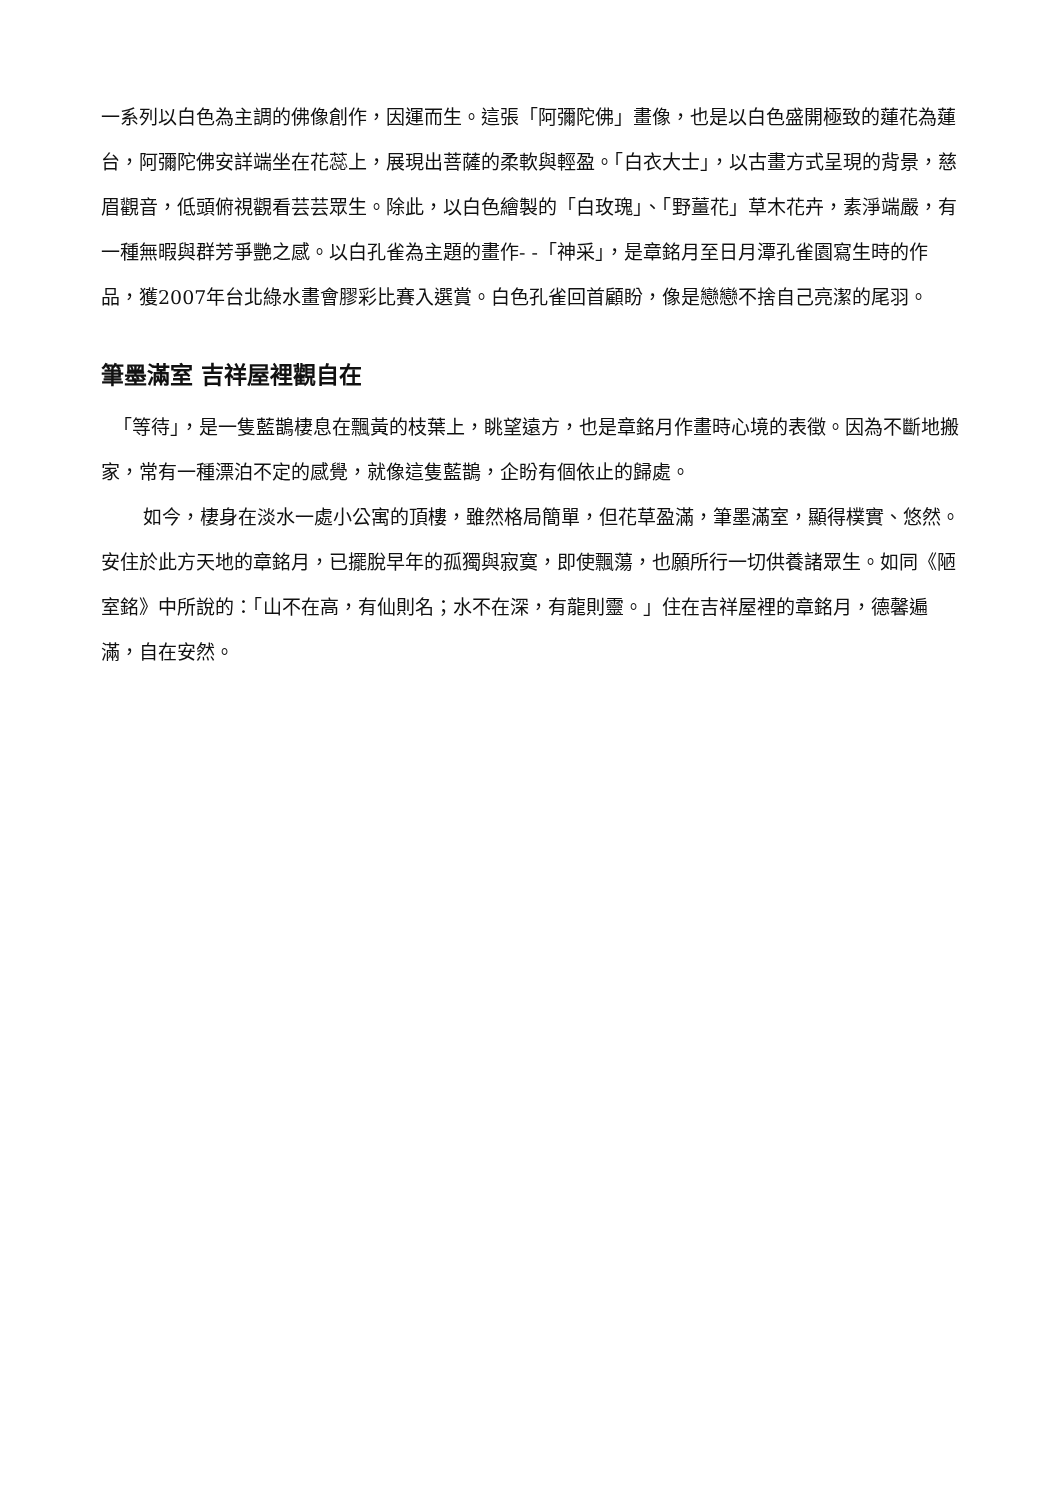一系列以白色為主調的佛像創作，因運而生。這張「阿彌陀佛」畫像，也是以白色盛開極致的蓮花為蓮台，阿彌陀佛安詳端坐在花蕊上，展現出菩薩的柔軟與輕盈。「白衣大士」，以古畫方式呈現的背景，慈眉觀音，低頭俯視觀看芸芸眾生。除此，以白色繪製的「白玫瑰」、「野薑花」草木花卉，素淨端嚴，有一種無暇與群芳爭艷之感。以白孔雀為主題的畫作- -「神采」，是章銘月至日月潭孔雀園寫生時的作品，獲2007年台北綠水畫會膠彩比賽入選賞。白色孔雀回首顧盼，像是戀戀不捨自己亮潔的尾羽。
筆墨滿室 吉祥屋裡觀自在
「等待」，是一隻藍鵲棲息在飄黃的枝葉上，眺望遠方，也是章銘月作畫時心境的表徵。因為不斷地搬家，常有一種漂泊不定的感覺，就像這隻藍鵲，企盼有個依止的歸處。
如今，棲身在淡水一處小公寓的頂樓，雖然格局簡單，但花草盈滿，筆墨滿室，顯得樸實、悠然。安住於此方天地的章銘月，已擺脫早年的孤獨與寂寞，即使飄蕩，也願所行一切供養諸眾生。如同《陋室銘》中所說的：「山不在高，有仙則名；水不在深，有龍則靈。」住在吉祥屋裡的章銘月，德馨遍滿，自在安然。